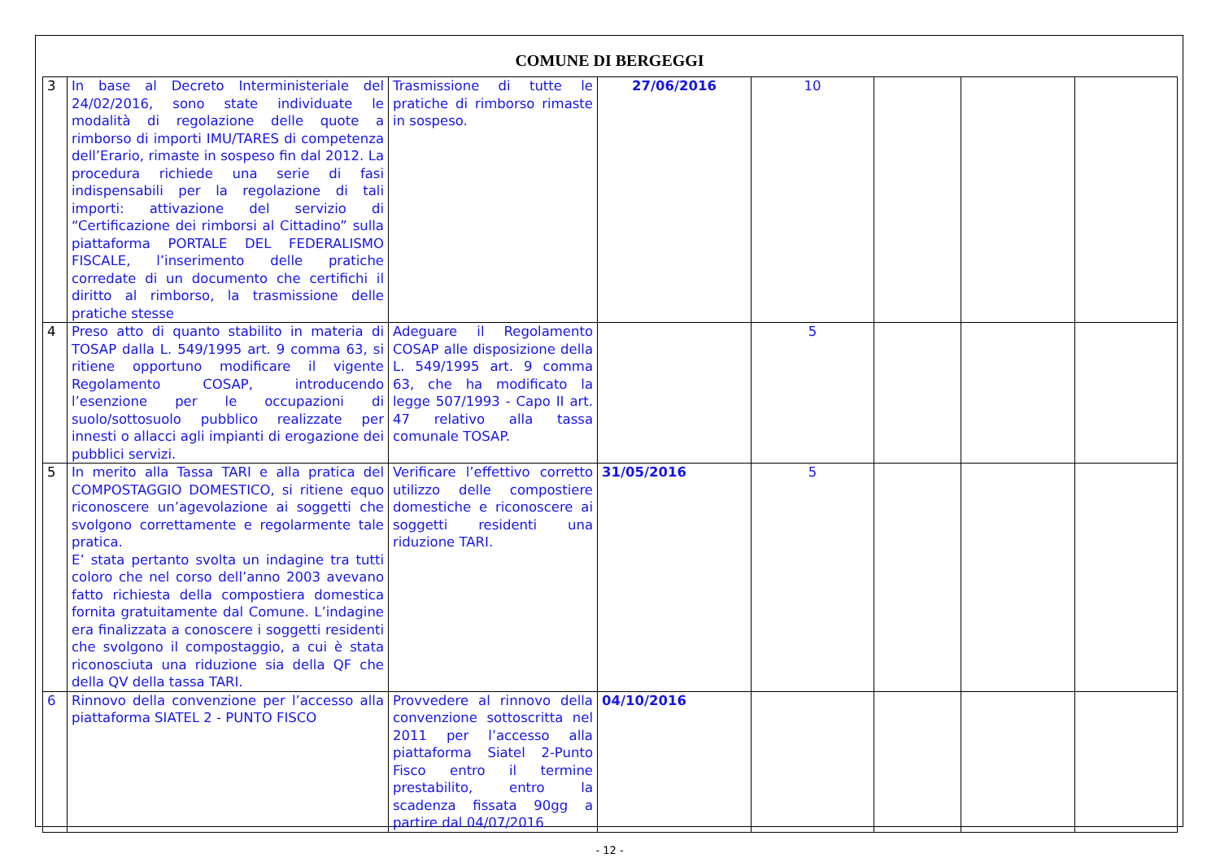COMUNE DI BERGEGGI
| 3 | In base al Decreto Interministeriale del 24/02/2016, sono state individuate le modalità di regolazione delle quote a rimborso di importi IMU/TARES di competenza dell’Erario, rimaste in sospeso fin dal 2012. La procedura richiede una serie di fasi indispensabili per la regolazione di tali importi: attivazione del servizio di “Certificazione dei rimborsi al Cittadino” sulla piattaforma PORTALE DEL FEDERALISMO FISCALE, l’inserimento delle pratiche corredate di un documento che certifichi il diritto al rimborso, la trasmissione delle pratiche stesse | Trasmissione di tutte le pratiche di rimborso rimaste in sospeso. | 27/06/2016 | 10 | | | |
| 4 | Preso atto di quanto stabilito in materia di TOSAP dalla L. 549/1995 art. 9 comma 63, si ritiene opportuno modificare il vigente Regolamento COSAP, introducendo l’esenzione per le occupazioni di suolo/sottosuolo pubblico realizzate per innesti o allacci agli impianti di erogazione dei pubblici servizi. | Adeguare il Regolamento COSAP alle disposizione della L. 549/1995 art. 9 comma 63, che ha modificato la legge 507/1993 - Capo II art. 47 relativo alla tassa comunale TOSAP. | | 5 | | | |
| 5 | In merito alla Tassa TARI e alla pratica del COMPOSTAGGIO DOMESTICO, si ritiene equo riconoscere un’agevolazione ai soggetti che svolgono correttamente e regolarmente tale pratica. E’ stata pertanto svolta un indagine tra tutti coloro che nel corso dell’anno 2003 avevano fatto richiesta della compostiera domestica fornita gratuitamente dal Comune. L’indagine era finalizzata a conoscere i soggetti residenti che svolgono il compostaggio, a cui è stata riconosciuta una riduzione sia della QF che della QV della tassa TARI. | Verificare l’effettivo corretto utilizzo delle compostiere domestiche e riconoscere ai soggetti residenti una riduzione TARI. | 31/05/2016 | 5 | | | |
| 6 | Rinnovo della convenzione per l’accesso alla piattaforma SIATEL 2 - PUNTO FISCO | Provvedere al rinnovo della convenzione sottoscritta nel 2011 per l’accesso alla piattaforma Siatel 2-Punto Fisco entro il termine prestabilito, entro la scadenza fissata 90gg a partire dal 04/07/2016 | 04/10/2016 | | | | |
- 12 -